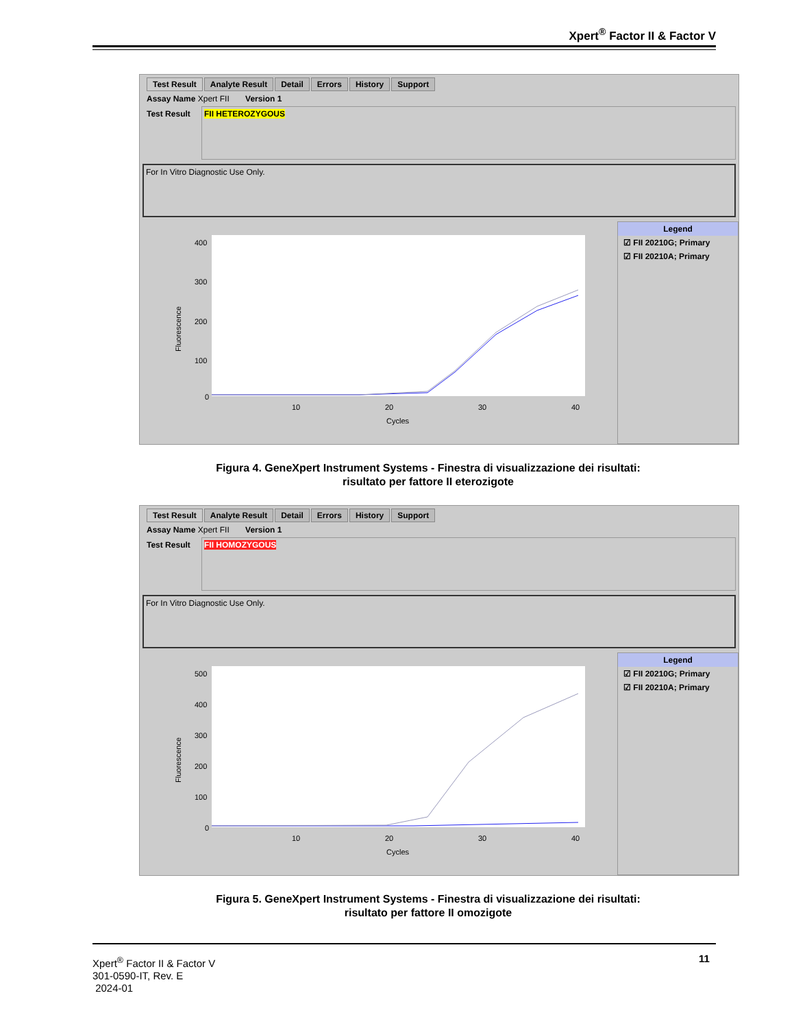Xpert<sup>®</sup> Factor II & Factor V
Test Result Analyte Result Detail Errors History Support
Assay Name Xpert FII Version 1
Test Result
FII HETEROZYGOUS
For In Vitro Diagnostic Use Only.
Fluorescence
400
300
200
100
0
10
20
30
40
Cycles
Legend
☑ FII 20210G; Primary
☑ FII 20210A; Primary
Figura 4. GeneXpert Instrument Systems - Finestra di visualizzazione dei risultati: risultato per fattore II eterozigote
Test Result Analyte Result Detail Errors History Support
Assay Name Xpert FII Version 1
Test Result
FII HOMOZYGOUS
For In Vitro Diagnostic Use Only.
Fluorescence
500
400
300
200
100
0
10
20
30
40
Cycles
Legend
☑ FII 20210G; Primary
☑ FII 20210A; Primary
Figura 5. GeneXpert Instrument Systems - Finestra di visualizzazione dei risultati: risultato per fattore II omozigote
Xpert<sup>®</sup> Factor II & Factor V
301-0590-IT, Rev. E
2024-01
11